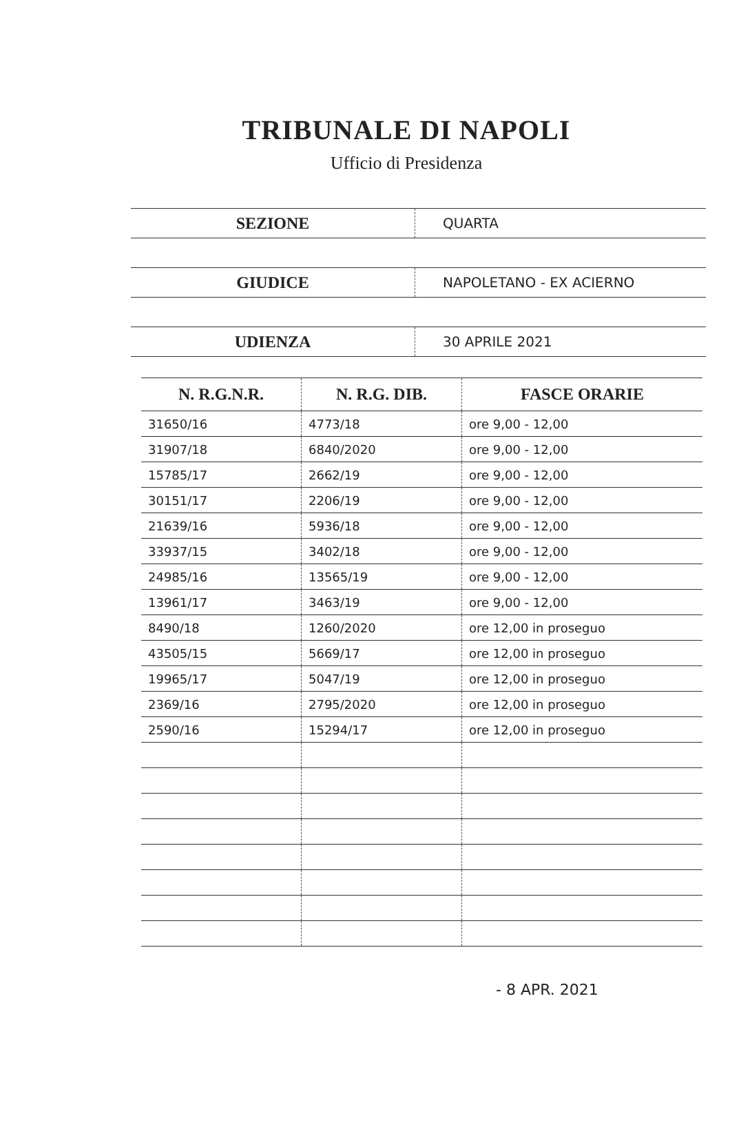TRIBUNALE DI NAPOLI
Ufficio di Presidenza
| SEZIONE | QUARTA |
| GIUDICE | NAPOLETANO - EX ACIERNO |
| UDIENZA | 30 APRILE 2021 |
| N. R.G.N.R. | N. R.G. DIB. | FASCE ORARIE |
| --- | --- | --- |
| 31650/16 | 4773/18 | ore 9,00 - 12,00 |
| 31907/18 | 6840/2020 | ore 9,00 - 12,00 |
| 15785/17 | 2662/19 | ore 9,00 - 12,00 |
| 30151/17 | 2206/19 | ore 9,00 - 12,00 |
| 21639/16 | 5936/18 | ore 9,00 - 12,00 |
| 33937/15 | 3402/18 | ore 9,00 - 12,00 |
| 24985/16 | 13565/19 | ore 9,00 - 12,00 |
| 13961/17 | 3463/19 | ore 9,00 - 12,00 |
| 8490/18 | 1260/2020 | ore 12,00 in proseguo |
| 43505/15 | 5669/17 | ore 12,00 in proseguo |
| 19965/17 | 5047/19 | ore 12,00 in proseguo |
| 2369/16 | 2795/2020 | ore 12,00 in proseguo |
| 2590/16 | 15294/17 | ore 12,00 in proseguo |
- 8 APR. 2021